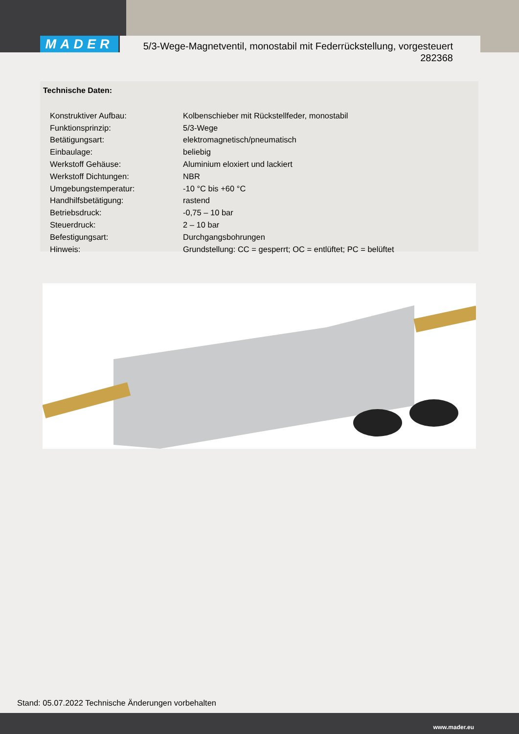MADER
5/3-Wege-Magnetventil, monostabil mit Federrückstellung, vorgesteuert
282368
Technische Daten:
| Konstruktiver Aufbau: | Kolbenschieber mit Rückstellfeder, monostabil |
| Funktionsprinzip: | 5/3-Wege |
| Betätigungsart: | elektromagnetisch/pneumatisch |
| Einbaulage: | beliebig |
| Werkstoff Gehäuse: | Aluminium eloxiert und lackiert |
| Werkstoff Dichtungen: | NBR |
| Umgebungstemperatur: | -10 °C bis +60 °C |
| Handhilfsbetätigung: | rastend |
| Betriebsdruck: | -0,75 – 10 bar |
| Steuerdruck: | 2 – 10 bar |
| Befestigungsart: | Durchgangsbohrungen |
| Hinweis: | Grundstellung: CC = gesperrt; OC = entlüftet; PC = belüftet |
Stand: 05.07.2022 Technische Änderungen vorbehalten
www.mader.eu